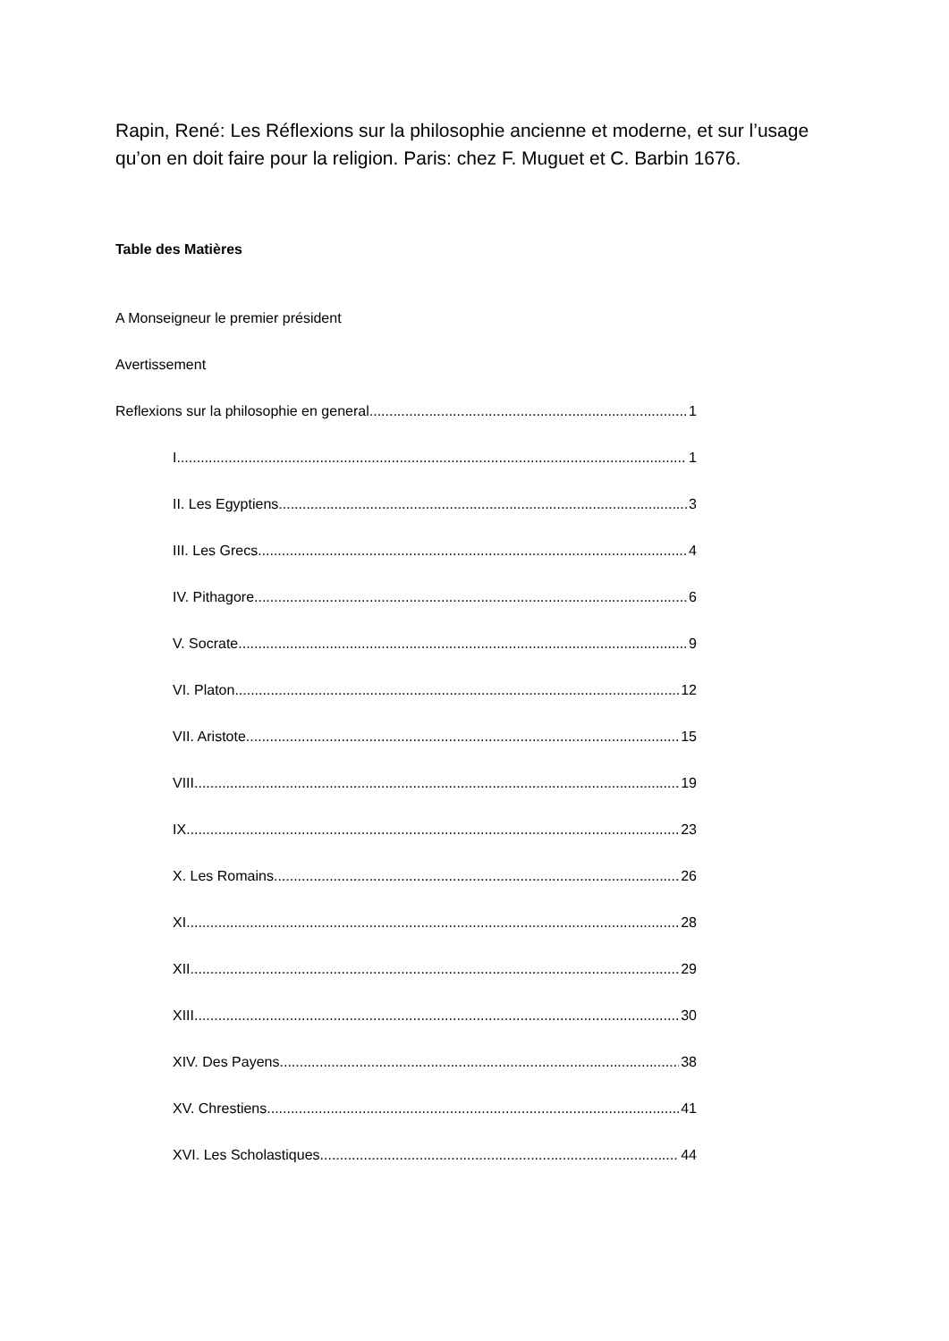Rapin, René: Les Réflexions sur la philosophie ancienne et moderne, et sur l’usage qu’on en doit faire pour la religion. Paris: chez F. Muguet et C. Barbin 1676.
Table des Matières
A Monseigneur le premier président
Avertissement
Reflexions sur la philosophie en general 1
I 1
II. Les Egyptiens 3
III. Les Grecs 4
IV. Pithagore 6
V. Socrate 9
VI. Platon 12
VII. Aristote 15
VIII 19
IX 23
X. Les Romains 26
XI 28
XII 29
XIII 30
XIV. Des Payens 38
XV. Chrestiens 41
XVI. Les Scholastiques 44